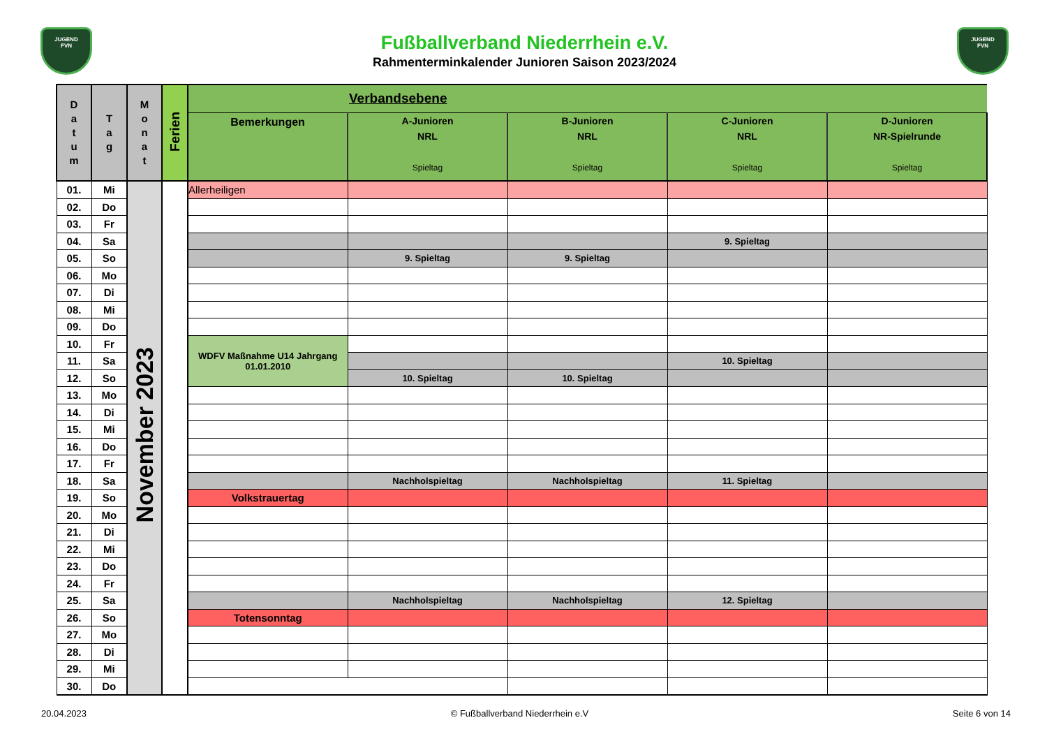JUGEND
FVN
Fußballverband Niederrhein e.V.
Rahmenterminkalender Junioren Saison 2023/2024
JUGEND
FVN
| D a t u m | T a g | M o n a t | Ferien | Verbandsebene | | | | |
| --- | --- | --- | --- | --- | --- | --- | --- | --- |
| | | | | Bemerkungen | A-Junioren NRL Spieltag | B-Junioren NRL Spieltag | C-Junioren NRL Spieltag | D-Junioren NR-Spielrunde Spieltag |
| 01. | Mi | November 2023 | | Allerheiligen | | | | |
| 02. | Do | | | | | | | |
| 03. | Fr | | | | | | | |
| 04. | Sa | | | | | | 9. Spieltag | |
| 05. | So | | | | 9. Spieltag | 9. Spieltag | | |
| 06. | Mo | | | | | | | |
| 07. | Di | | | | | | | |
| 08. | Mi | | | | | | | |
| 09. | Do | | | | | | | |
| 10. | Fr | | | WDFV Maßnahme U14 Jahrgang 01.01.2010 | | | | |
| 11. | Sa | | | | | | 10. Spieltag | |
| 12. | So | | | | 10. Spieltag | 10. Spieltag | | |
| 13. | Mo | | | | | | | |
| 14. | Di | | | | | | | |
| 15. | Mi | | | | | | | |
| 16. | Do | | | | | | | |
| 17. | Fr | | | | | | | |
| 18. | Sa | | | | Nachholspieltag | Nachholspieltag | 11. Spieltag | |
| 19. | So | | | Volkstrauertag | | | | |
| 20. | Mo | | | | | | | |
| 21. | Di | | | | | | | |
| 22. | Mi | | | | | | | |
| 23. | Do | | | | | | | |
| 24. | Fr | | | | | | | |
| 25. | Sa | | | | Nachholspieltag | Nachholspieltag | 12. Spieltag | |
| 26. | So | | | Totensonntag | | | | |
| 27. | Mo | | | | | | | |
| 28. | Di | | | | | | | |
| 29. | Mi | | | | | | | |
| 30. | Do | | | | | | | |
20.04.2023 © Fußballverband Niederrhein e.V Seite 6 von 14